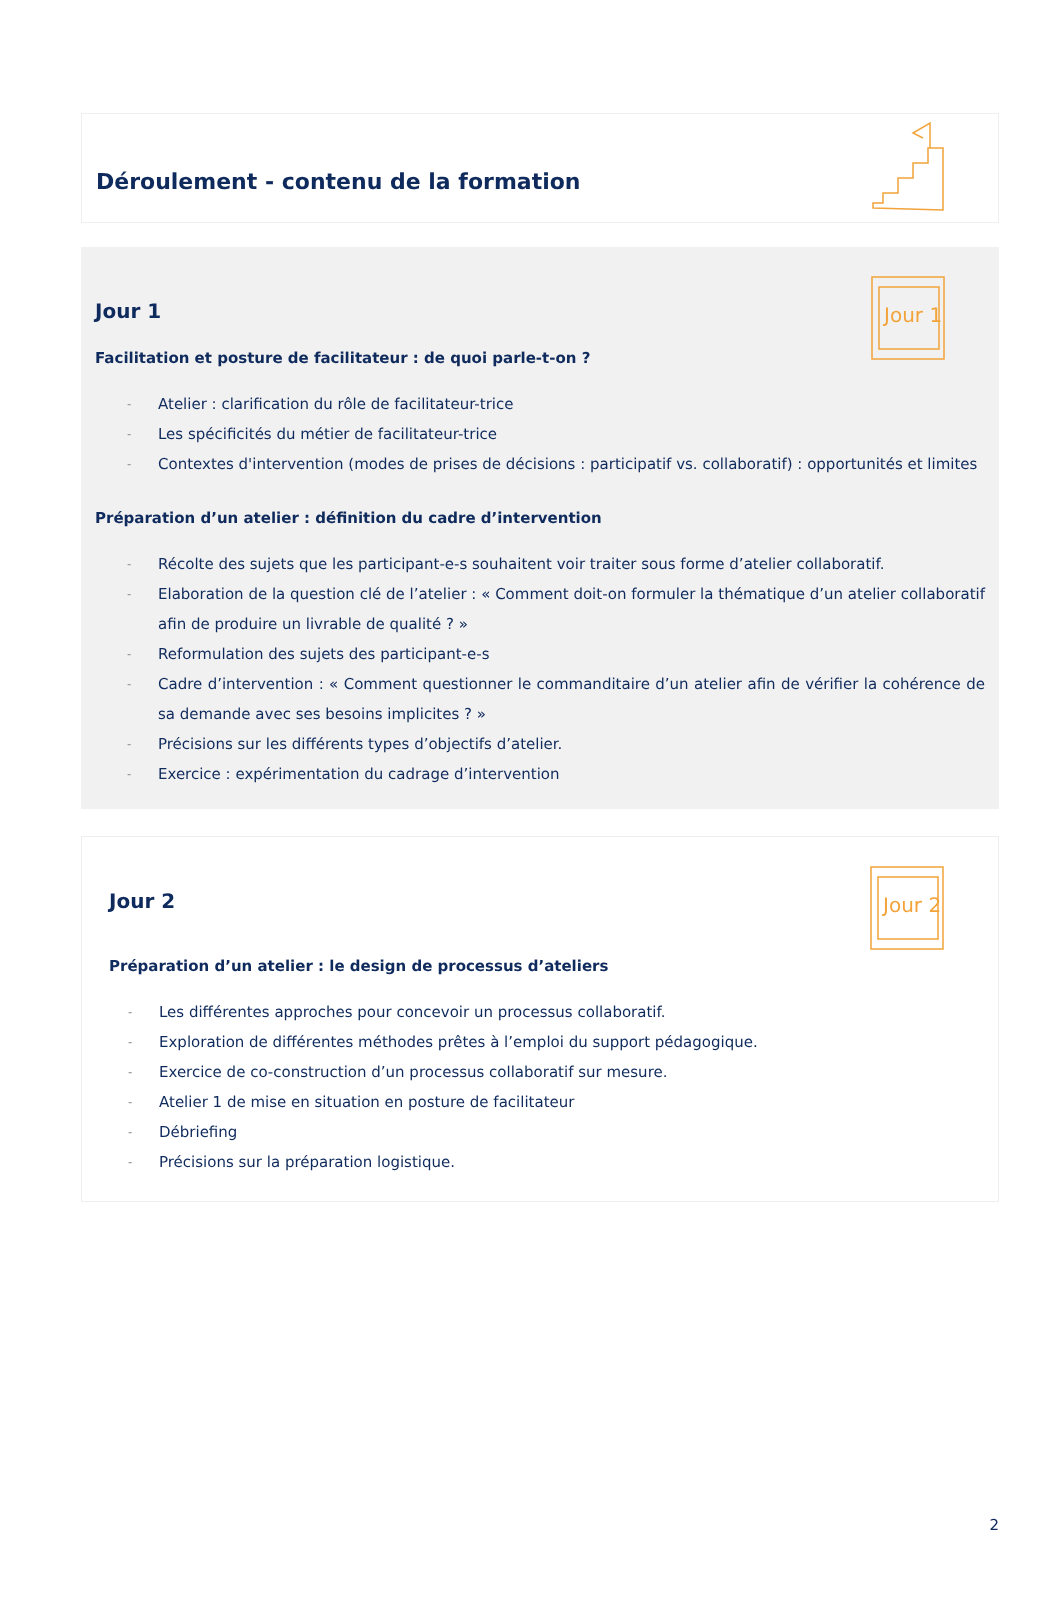Déroulement - contenu de la formation
Jour 1
Jour 1
Facilitation et posture de facilitateur : de quoi parle-t-on ?
- Atelier : clarification du rôle de facilitateur-trice
- Les spécificités du métier de facilitateur-trice
- Contextes d'intervention (modes de prises de décisions : participatif vs. collaboratif) : opportunités et limites
Préparation d’un atelier : définition du cadre d’intervention
- Récolte des sujets que les participant-e-s souhaitent voir traiter sous forme d’atelier collaboratif.
- Elaboration de la question clé de l’atelier : « Comment doit-on formuler la thématique d’un atelier collaboratif afin de produire un livrable de qualité ? »
- Reformulation des sujets des participant-e-s
- Cadre d’intervention : « Comment questionner le commanditaire d’un atelier afin de vérifier la cohérence de sa demande avec ses besoins implicites ? »
- Précisions sur les différents types d’objectifs d’atelier.
- Exercice : expérimentation du cadrage d’intervention
Jour 2
Jour 2
Préparation d’un atelier : le design de processus d’ateliers
- Les différentes approches pour concevoir un processus collaboratif.
- Exploration de différentes méthodes prêtes à l’emploi du support pédagogique.
- Exercice de co-construction d’un processus collaboratif sur mesure.
- Atelier 1 de mise en situation en posture de facilitateur
- Débriefing
- Précisions sur la préparation logistique.
2